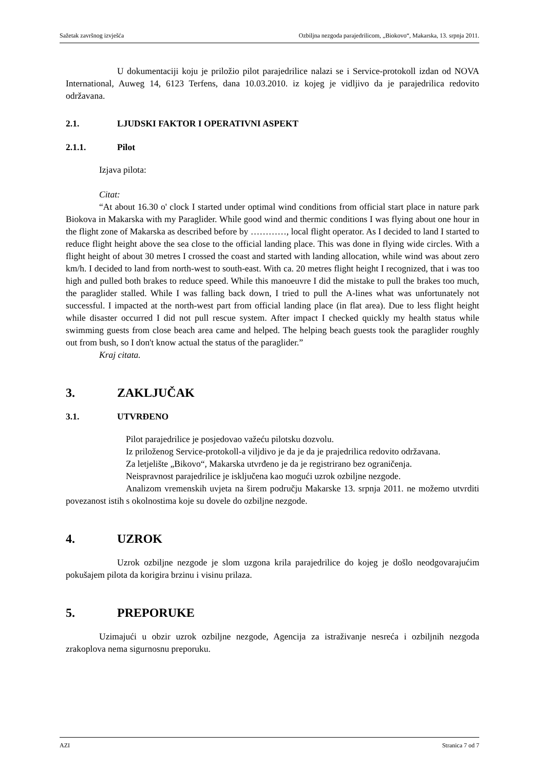Sažetak završnog izvješća Ozbiljna nezgoda parajedrilicom, „Biokovo“, Makarska, 13. srpnja 2011.
U dokumentaciji koju je priložio pilot parajedrilice nalazi se i Service-protokoll izdan od NOVA International, Auweg 14, 6123 Terfens, dana 10.03.2010. iz kojeg je vidljivo da je parajedrilica redovito održavana.
2.1. LJUDSKI FAKTOR I OPERATIVNI ASPEKT
2.1.1. Pilot
Izjava pilota:
Citat:
“At about 16.30 o' clock I started under optimal wind conditions from official start place in nature park Biokova in Makarska with my Paraglider. While good wind and thermic conditions I was flying about one hour in the flight zone of Makarska as described before by …………, local flight operator. As I decided to land I started to reduce flight height above the sea close to the official landing place. This was done in flying wide circles. With a flight height of about 30 metres I crossed the coast and started with landing allocation, while wind was about zero km/h. I decided to land from north-west to south-east. With ca. 20 metres flight height I recognized, that i was too high and pulled both brakes to reduce speed. While this manoeuvre I did the mistake to pull the brakes too much, the paraglider stalled. While I was falling back down, I tried to pull the A-lines what was unfortunately not successful. I impacted at the north-west part from official landing place (in flat area). Due to less flight height while disaster occurred I did not pull rescue system. After impact I checked quickly my health status while swimming guests from close beach area came and helped. The helping beach guests took the paraglider roughly out from bush, so I don't know actual the status of the paraglider.”
Kraj citata.
3. ZAKLJUČAK
3.1. UTVRĐENO
Pilot parajedrilice je posjedovao važeću pilotsku dozvolu.
Iz priloženog Service-protokoll-a viljdivo je da je da je prajedrilica redovito održavana.
Za letjelište „Bikovo“, Makarska utvrđeno je da je registrirano bez ograničenja.
Neispravnost parajedrilice je isključena kao mogući uzrok ozbiljne nezgode.
Analizom vremenskih uvjeta na širem području Makarske 13. srpnja 2011. ne možemo utvrditi povezanost istih s okolnostima koje su dovele do ozbiljne nezgode.
4. UZROK
Uzrok ozbiljne nezgode je slom uzgona krila parajedrilice do kojeg je došlo neodgovarajućim pokušajem pilota da korigira brzinu i visinu prilaza.
5. PREPORUKE
Uzimajući u obzir uzrok ozbiljne nezgode, Agencija za istraživanje nesreća i ozbiljnih nezgoda zrakoplova nema sigurnosnu preporuku.
AZI Stranica 7 od 7